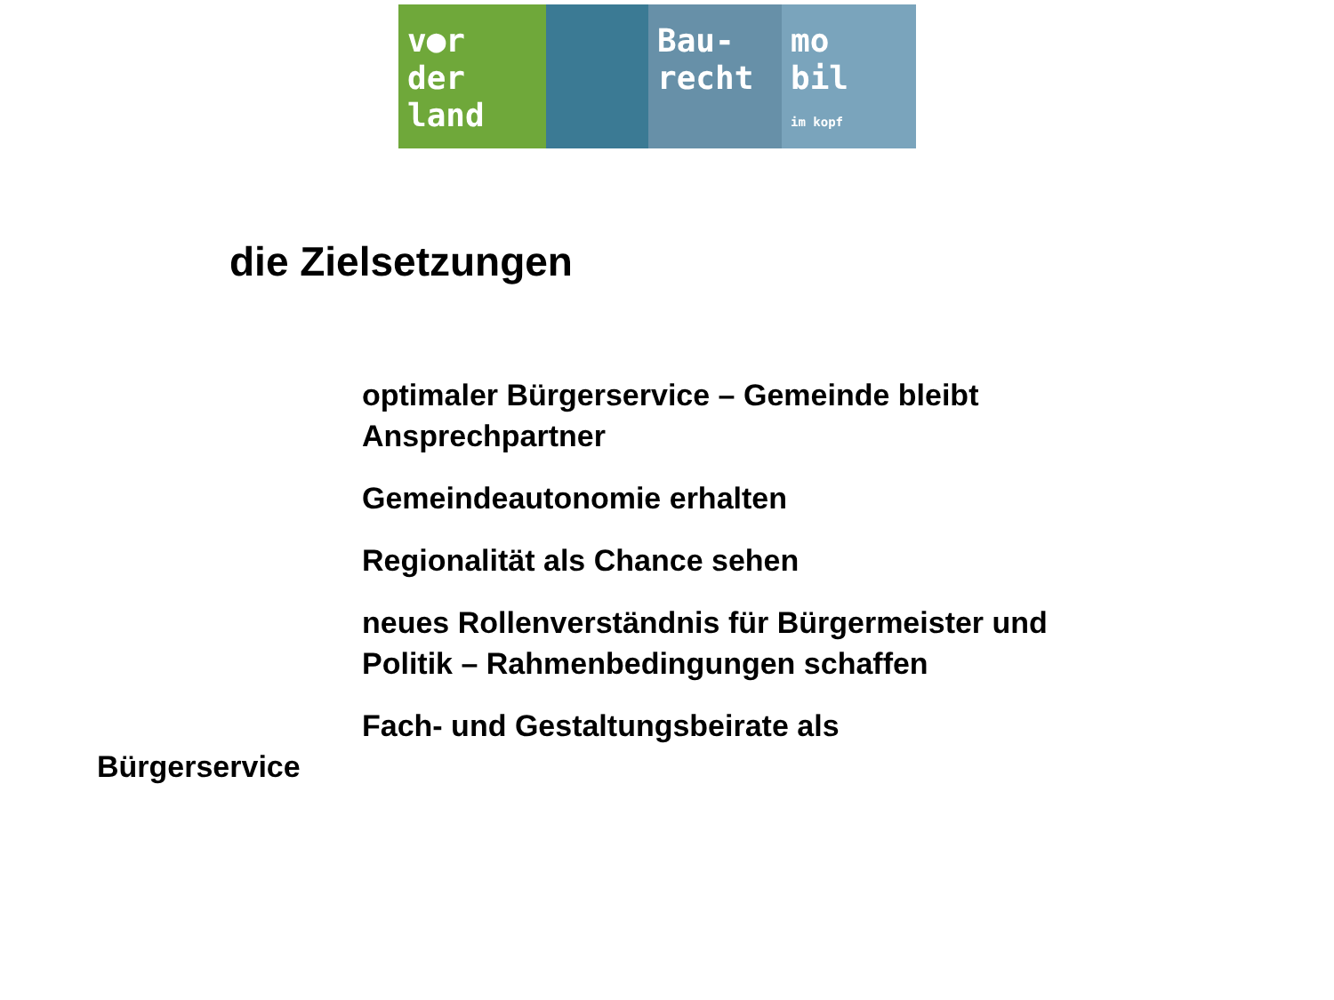v●r
der
land
Bau-
recht
mo
bil
im kopf
die Zielsetzungen
optimaler Bürgerservice – Gemeinde bleibt Ansprechpartner
Gemeindeautonomie erhalten
Regionalität als Chance sehen
neues Rollenverständnis für Bürgermeister und Politik – Rahmenbedingungen schaffen
Fach- und Gestaltungsbeirate als
Bürgerservice